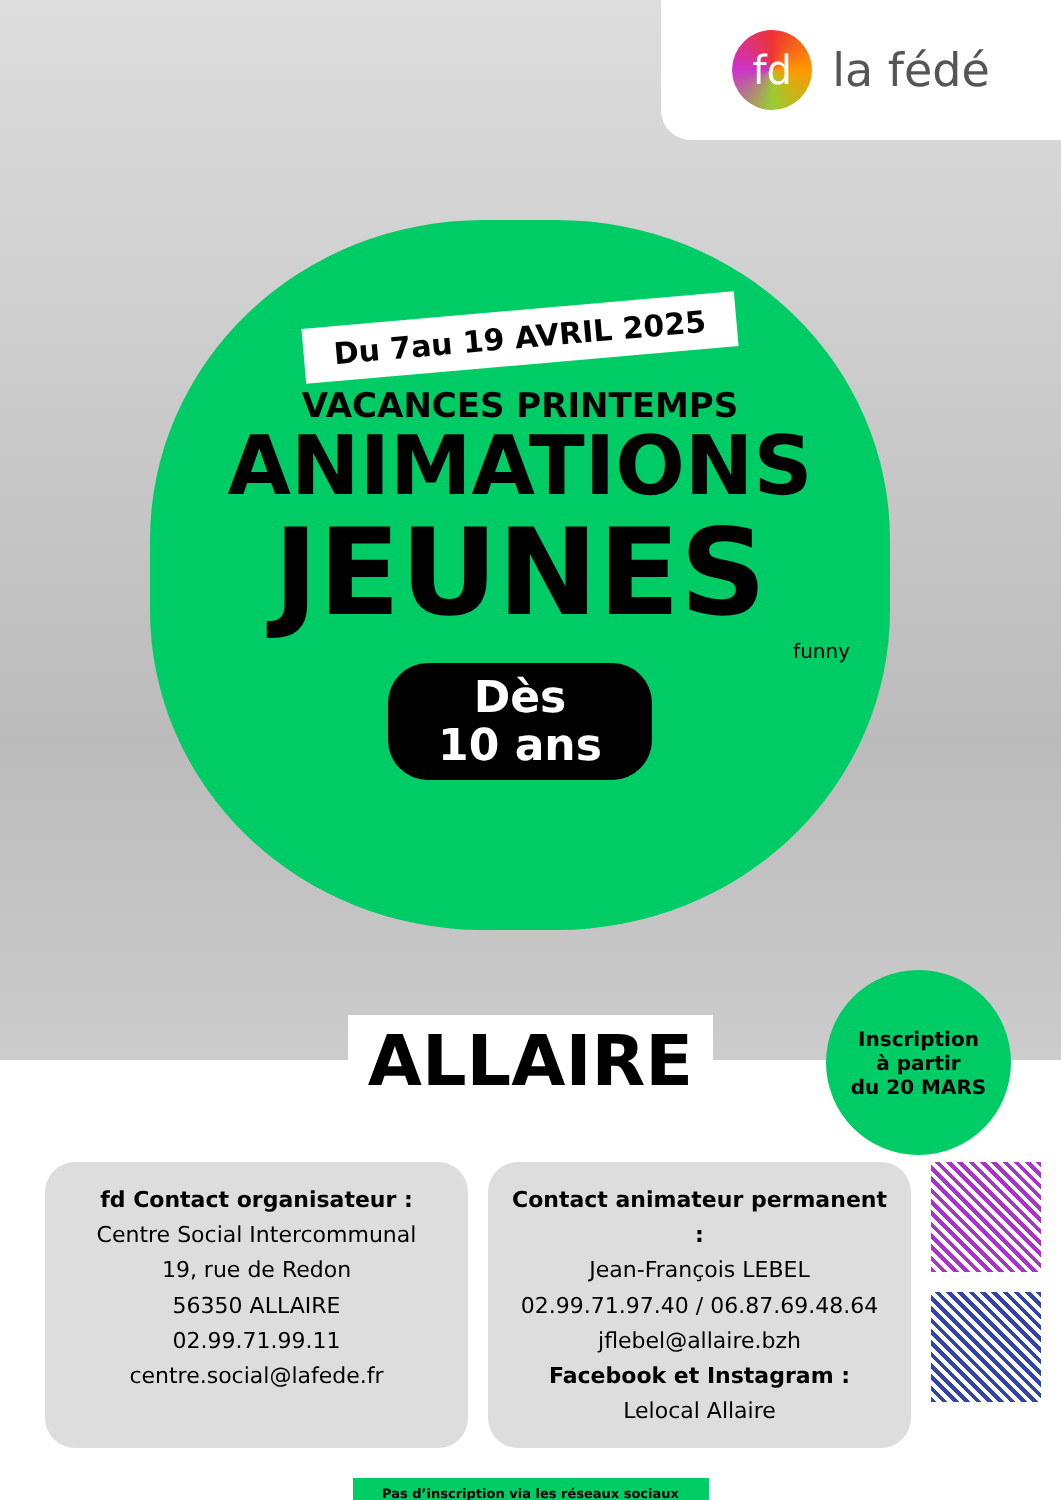fd
la fédé
Du 7au 19 AVRIL 2025
VACANCES PRINTEMPS
ANIMATIONS
JEUNES
funny
Dès
10 ans
Inscription
à partir
du 20 MARS
ALLAIRE
fd Contact organisateur :
Centre Social Intercommunal
19, rue de Redon
56350 ALLAIRE
02.99.71.99.11
centre.social@lafede.fr
Contact animateur permanent :
Jean-François LEBEL
02.99.71.97.40 / 06.87.69.48.64
jflebel@allaire.bzh
Facebook et Instagram :
Lelocal Allaire
Pas d’inscription via les réseaux sociaux